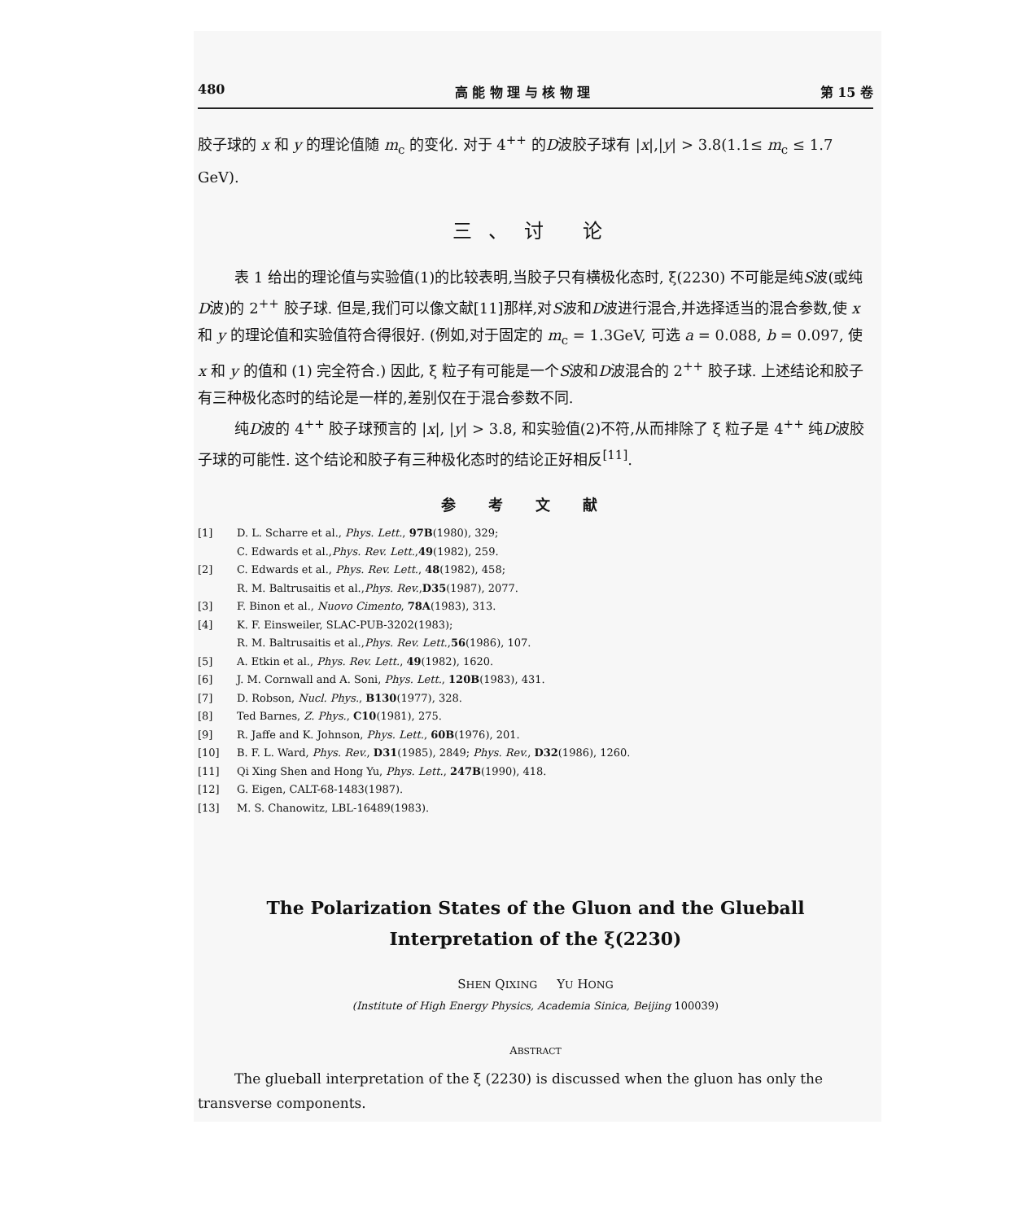480 高 能 物 理 与 核 物 理 第 15 卷
胶子球的 x 和 y 的理论值随 m<sub>c</sub> 的变化. 对于 4<sup>++</sup> 的D波胶子球有 |x|,|y| > 3.8(1.1≤ m<sub>c</sub> ≤ 1.7 GeV).
三、讨 论
表 1 给出的理论值与实验值(1)的比较表明,当胶子只有横极化态时, ξ(2230) 不可能是纯S波(或纯D波)的 2<sup>++</sup> 胶子球. 但是,我们可以像文献[11]那样,对S波和D波进行混合,并选择适当的混合参数,使 x 和 y 的理论值和实验值符合得很好. (例如,对于固定的 m<sub>c</sub> = 1.3GeV, 可选 a = 0.088, b = 0.097, 使 x 和 y 的值和 (1) 完全符合.) 因此, ξ 粒子有可能是一个S波和D波混合的 2<sup>++</sup> 胶子球. 上述结论和胶子有三种极化态时的结论是一样的,差别仅在于混合参数不同.
纯D波的 4<sup>++</sup> 胶子球预言的 |x|, |y| > 3.8, 和实验值(2)不符,从而排除了 ξ 粒子是 4<sup>++</sup> 纯D波胶子球的可能性. 这个结论和胶子有三种极化态时的结论正好相反<sup>[11]</sup>.
参考文献
[1] D. L. Scharre et al., Phys. Lett., 97B(1980), 329;
C. Edwards et al., Phys. Rev. Lett., 49 (1982), 259.
[2] C. Edwards et al., Phys. Rev. Lett., 48(1982), 458;
R. M. Baltrusaitis et al., Phys. Rev., D35 (1987), 2077.
[3] F. Binon et al., Nuovo Cimento, 78A(1983), 313.
[4] K. F. Einsweiler, SLAC-PUB-3202(1983);
R. M. Baltrusaitis et al., Phys. Rev. Lett., 56 (1986), 107.
[5] A. Etkin et al., Phys. Rev. Lett., 49(1982), 1620.
[6] J. M. Cornwall and A. Soni, Phys. Lett., 120B(1983), 431.
[7] D. Robson, Nucl. Phys., B130(1977), 328.
[8] Ted Barnes, Z. Phys., C10(1981), 275.
[9] R. Jaffe and K. Johnson, Phys. Lett., 60B(1976), 201.
[10] B. F. L. Ward, Phys. Rev., D31(1985), 2849; Phys. Rev., D32(1986), 1260.
[11] Qi Xing Shen and Hong Yu, Phys. Lett., 247B(1990), 418.
[12] G. Eigen, CALT-68-1483(1987).
[13] M. S. Chanowitz, LBL-16489(1983).
The Polarization States of the Gluon and the Glueball
Interpretation of the ξ(2230)
SHEN QIXING YU HONG
(Institute of High Energy Physics, Academia Sinica, Beijing 100039)
ABSTRACT
The glueball interpretation of the ξ (2230) is discussed when the gluon has only the transverse components.